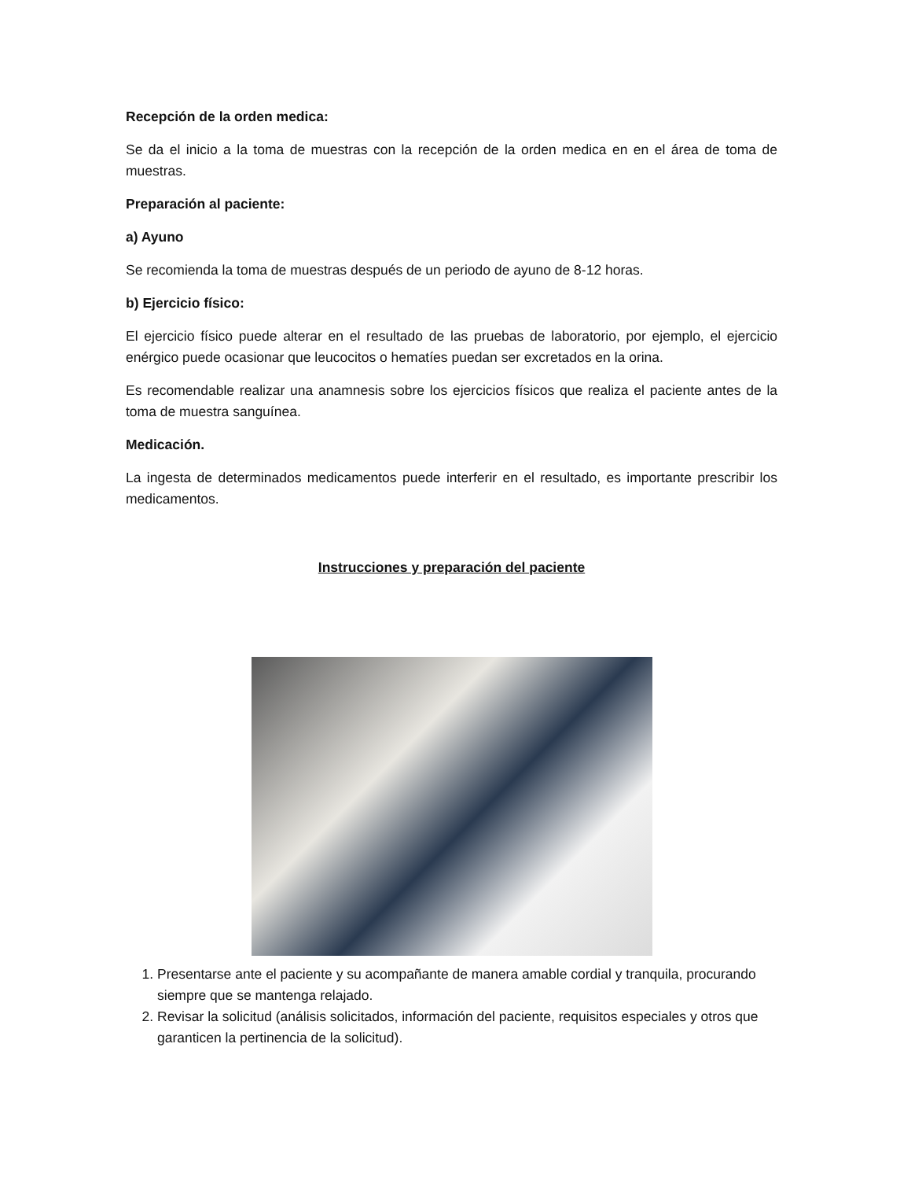Recepción de la orden medica:
Se da el inicio a la toma de muestras con la recepción de la orden medica en en el área de toma de muestras.
Preparación al paciente:
a) Ayuno
Se recomienda la toma de muestras después de un periodo de ayuno de 8-12 horas.
b) Ejercicio físico:
El ejercicio físico puede alterar en el resultado de las pruebas de laboratorio, por ejemplo, el ejercicio enérgico puede ocasionar que leucocitos o hematíes puedan ser excretados en la orina.
Es recomendable realizar una anamnesis sobre los ejercicios físicos que realiza el paciente antes de la toma de muestra sanguínea.
Medicación.
La ingesta de determinados medicamentos puede interferir en el resultado, es importante prescribir los medicamentos.
Instrucciones y preparación del paciente
1. Presentarse ante el paciente y su acompañante de manera amable cordial y tranquila, procurando siempre que se mantenga relajado.
2. Revisar la solicitud (análisis solicitados, información del paciente, requisitos especiales y otros que garanticen la pertinencia de la solicitud).